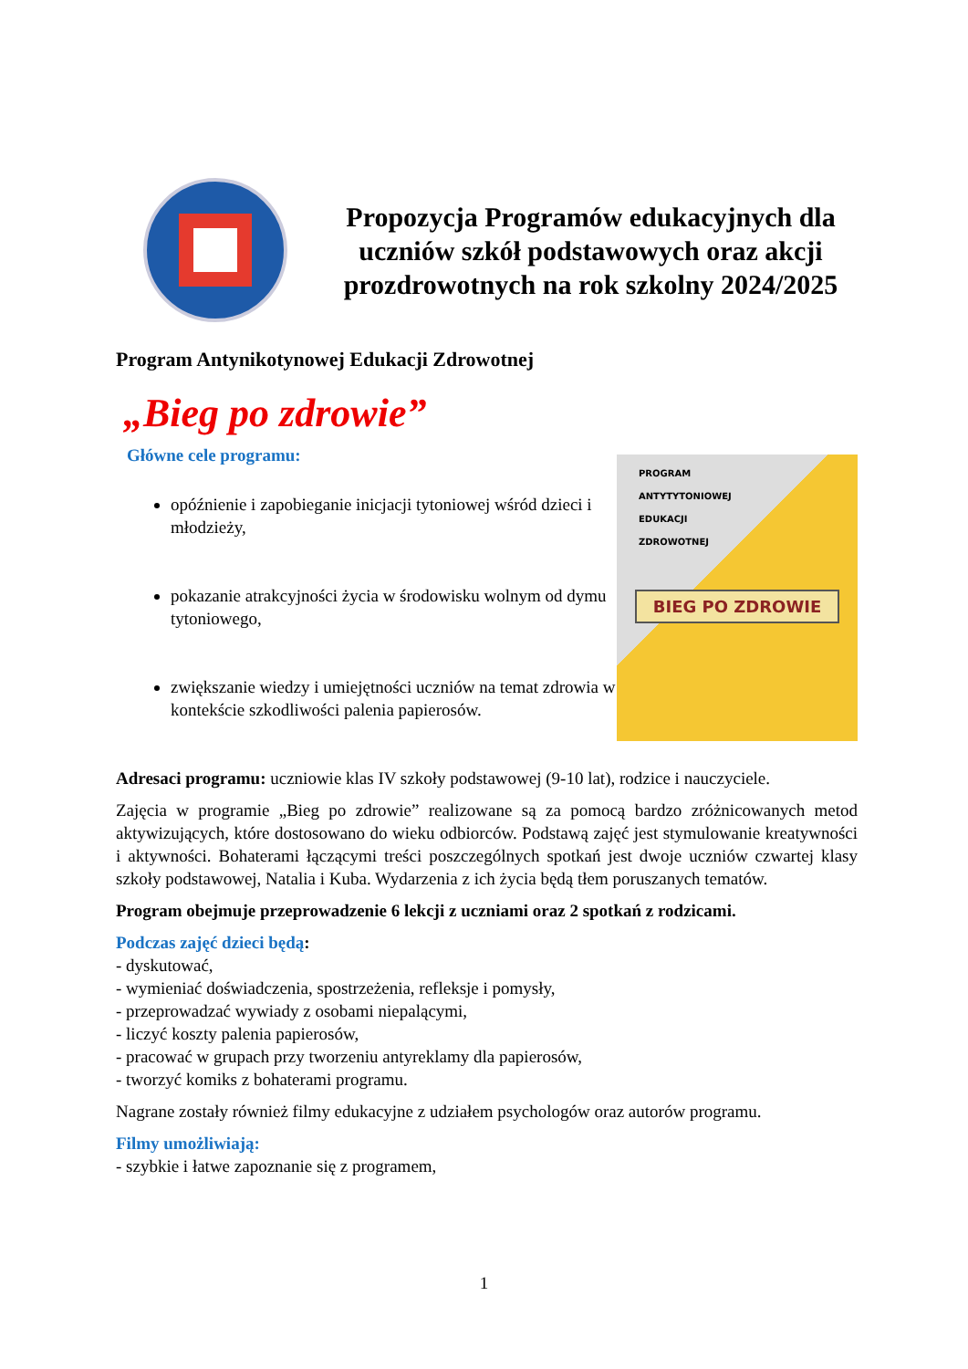Propozycja Programów edukacyjnych dla uczniów szkół podstawowych oraz akcji prozdrowotnych na rok szkolny 2024/2025
Program Antynikotynowej Edukacji Zdrowotnej
„Bieg po zdrowie”
Główne cele programu:
opóźnienie i zapobieganie inicjacji tytoniowej wśród dzieci i młodzieży,
pokazanie atrakcyjności życia w środowisku wolnym od dymu tytoniowego,
zwiększanie wiedzy i umiejętności uczniów na temat zdrowia w kontekście szkodliwości palenia papierosów.
PROGRAM
ANTYTYTONIOWEJ
EDUKACJI
ZDROWOTNEJ
BIEG PO ZDROWIE
Adresaci programu: uczniowie klas IV szkoły podstawowej (9-10 lat), rodzice i nauczyciele.
Zajęcia w programie „Bieg po zdrowie” realizowane są za pomocą bardzo zróżnicowanych metod aktywizujących, które dostosowano do wieku odbiorców. Podstawą zajęć jest stymulowanie kreatywności i aktywności. Bohaterami łączącymi treści poszczególnych spotkań jest dwoje uczniów czwartej klasy szkoły podstawowej, Natalia i Kuba. Wydarzenia z ich życia będą tłem poruszanych tematów.
Program obejmuje przeprowadzenie 6 lekcji z uczniami oraz 2 spotkań z rodzicami.
Podczas zajęć dzieci będą:
- dyskutować,
- wymieniać doświadczenia, spostrzeżenia, refleksje i pomysły,
- przeprowadzać wywiady z osobami niepalącymi,
- liczyć koszty palenia papierosów,
- pracować w grupach przy tworzeniu antyreklamy dla papierosów,
- tworzyć komiks z bohaterami programu.
Nagrane zostały również filmy edukacyjne z udziałem psychologów oraz autorów programu.
Filmy umożliwiają:
- szybkie i łatwe zapoznanie się z programem,
1